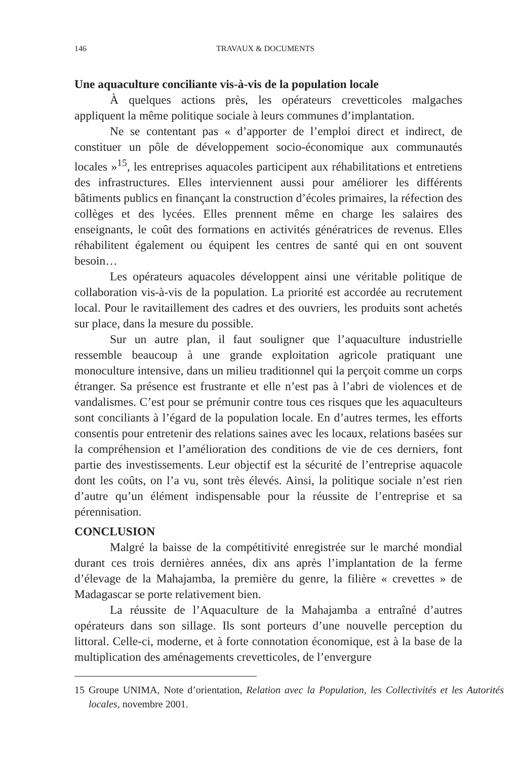146 TRAVAUX & DOCUMENTS
Une aquaculture conciliante vis-à-vis de la population locale
À quelques actions près, les opérateurs crevetticoles malgaches appliquent la même politique sociale à leurs communes d’implantation.
Ne se contentant pas « d’apporter de l’emploi direct et indirect, de constituer un pôle de développement socio-économique aux communautés locales »<sup>15</sup>, les entreprises aquacoles participent aux réhabilitations et entretiens des infrastructures. Elles interviennent aussi pour améliorer les différents bâtiments publics en finançant la construction d’écoles primaires, la réfection des collèges et des lycées. Elles prennent même en charge les salaires des enseignants, le coût des formations en activités génératrices de revenus. Elles réhabilitent également ou équipent les centres de santé qui en ont souvent besoin…
Les opérateurs aquacoles développent ainsi une véritable politique de collaboration vis-à-vis de la population. La priorité est accordée au recrutement local. Pour le ravitaillement des cadres et des ouvriers, les produits sont achetés sur place, dans la mesure du possible.
Sur un autre plan, il faut souligner que l’aquaculture industrielle ressemble beaucoup à une grande exploitation agricole pratiquant une monoculture intensive, dans un milieu traditionnel qui la perçoit comme un corps étranger. Sa présence est frustrante et elle n’est pas à l’abri de violences et de vandalismes. C’est pour se prémunir contre tous ces risques que les aquaculteurs sont conciliants à l’égard de la population locale. En d’autres termes, les efforts consentis pour entretenir des relations saines avec les locaux, relations basées sur la compréhension et l’amélioration des conditions de vie de ces derniers, font partie des investissements. Leur objectif est la sécurité de l’entreprise aquacole dont les coûts, on l’a vu, sont très élevés. Ainsi, la politique sociale n’est rien d’autre qu’un élément indispensable pour la réussite de l’entreprise et sa pérennisation.
CONCLUSION
Malgré la baisse de la compétitivité enregistrée sur le marché mondial durant ces trois dernières années, dix ans après l’implantation de la ferme d’élevage de la Mahajamba, la première du genre, la filière « crevettes » de Madagascar se porte relativement bien.
La réussite de l’Aquaculture de la Mahajamba a entraîné d’autres opérateurs dans son sillage. Ils sont porteurs d’une nouvelle perception du littoral. Celle-ci, moderne, et à forte connotation économique, est à la base de la multiplication des aménagements crevetticoles, de l’envergure
15 Groupe UNIMA, Note d’orientation, Relation avec la Population, les Collectivités et les Autorités locales, novembre 2001.